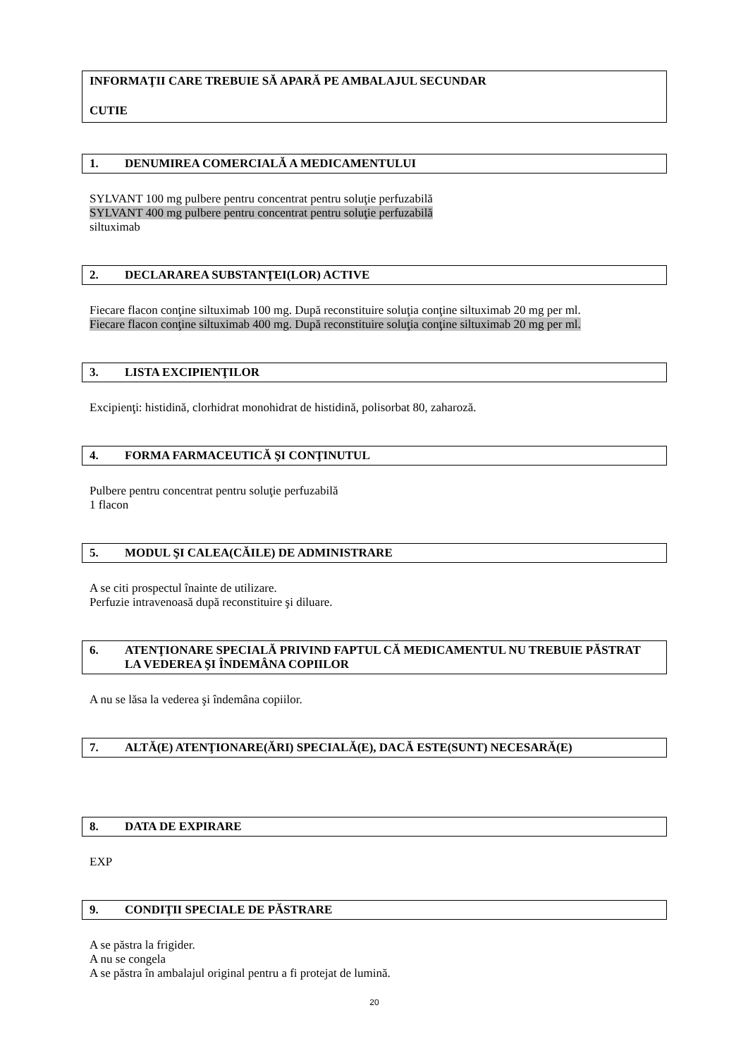INFORMAŢII CARE TREBUIE SĂ APARĂ PE AMBALAJUL SECUNDAR
CUTIE
1. DENUMIREA COMERCIALĂ A MEDICAMENTULUI
SYLVANT 100 mg pulbere pentru concentrat pentru soluţie perfuzabilă
SYLVANT 400 mg pulbere pentru concentrat pentru soluţie perfuzabilă
siltuximab
2. DECLARAREA SUBSTANŢEI(LOR) ACTIVE
Fiecare flacon conţine siltuximab 100 mg. După reconstituire soluţia conţine siltuximab 20 mg per ml.
Fiecare flacon conţine siltuximab 400 mg. După reconstituire soluţia conţine siltuximab 20 mg per ml.
3. LISTA EXCIPIENŢILOR
Excipienţi: histidină, clorhidrat monohidrat de histidină, polisorbat 80, zaharoză.
4. FORMA FARMACEUTICĂ ŞI CONŢINUTUL
Pulbere pentru concentrat pentru soluţie perfuzabilă
1 flacon
5. MODUL ŞI CALEA(CĂILE) DE ADMINISTRARE
A se citi prospectul înainte de utilizare.
Perfuzie intravenoasă după reconstituire şi diluare.
6. ATENŢIONARE SPECIALĂ PRIVIND FAPTUL CĂ MEDICAMENTUL NU TREBUIE PĂSTRAT LA VEDEREA ŞI ÎNDEMÂNA COPIILOR
A nu se lăsa la vederea şi îndemâna copiilor.
7. ALTĂ(E) ATENŢIONARE(ĂRI) SPECIALĂ(E), DACĂ ESTE(SUNT) NECESARĂ(E)
8. DATA DE EXPIRARE
EXP
9. CONDIŢII SPECIALE DE PĂSTRARE
A se păstra la frigider.
A nu se congela
A se păstra în ambalajul original pentru a fi protejat de lumină.
20